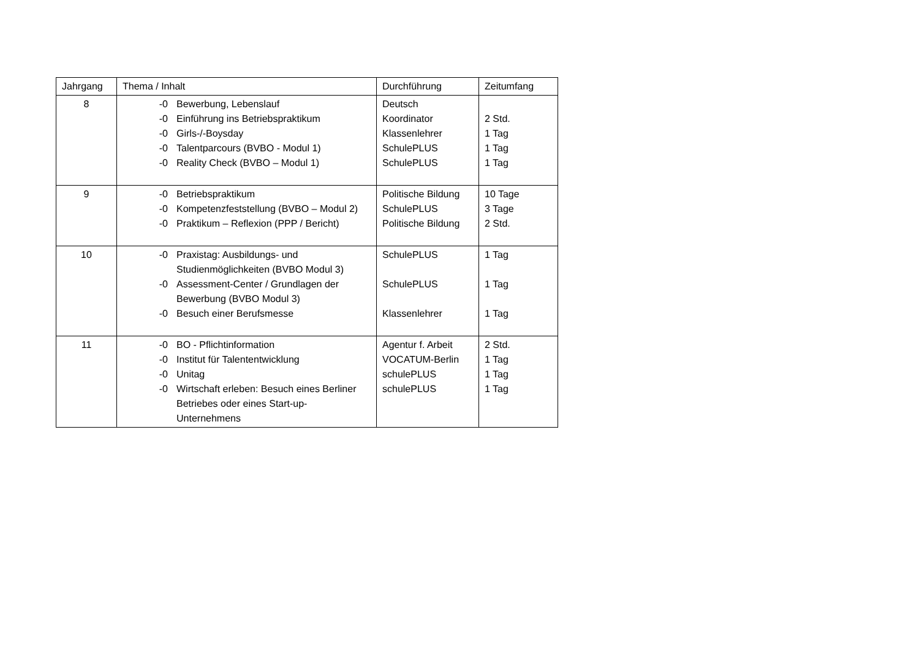| Jahrgang | Thema / Inhalt | Durchführung | Zeitumfang |
| --- | --- | --- | --- |
| 8 | -0 Bewerbung, Lebenslauf -0 Einführung ins Betriebspraktikum -0 Girls-/-Boysday -0 Talentparcours (BVBO - Modul 1) -0 Reality Check (BVBO – Modul 1) | Deutsch Koordinator Klassenlehrer SchulePLUS SchulePLUS | 2 Std. 1 Tag 1 Tag 1 Tag |
| 9 | -0 Betriebspraktikum -0 Kompetenzfeststellung (BVBO – Modul 2) -0 Praktikum – Reflexion (PPP / Bericht) | Politische Bildung SchulePLUS Politische Bildung | 10 Tage 3 Tage 2 Std. |
| 10 | -0 Praxistag: Ausbildungs- und Studienmöglichkeiten (BVBO Modul 3) -0 Assessment-Center / Grundlagen der Bewerbung (BVBO Modul 3) -0 Besuch einer Berufsmesse | SchulePLUS SchulePLUS Klassenlehrer | 1 Tag 1 Tag 1 Tag |
| 11 | -0 BO - Pflichtinformation -0 Institut für Talententwicklung -0 Unitag -0 Wirtschaft erleben: Besuch eines Berliner Betriebes oder eines Start-up-Unternehmens | Agentur f. Arbeit VOCATUM-Berlin schulePLUS schulePLUS | 2 Std. 1 Tag 1 Tag 1 Tag |